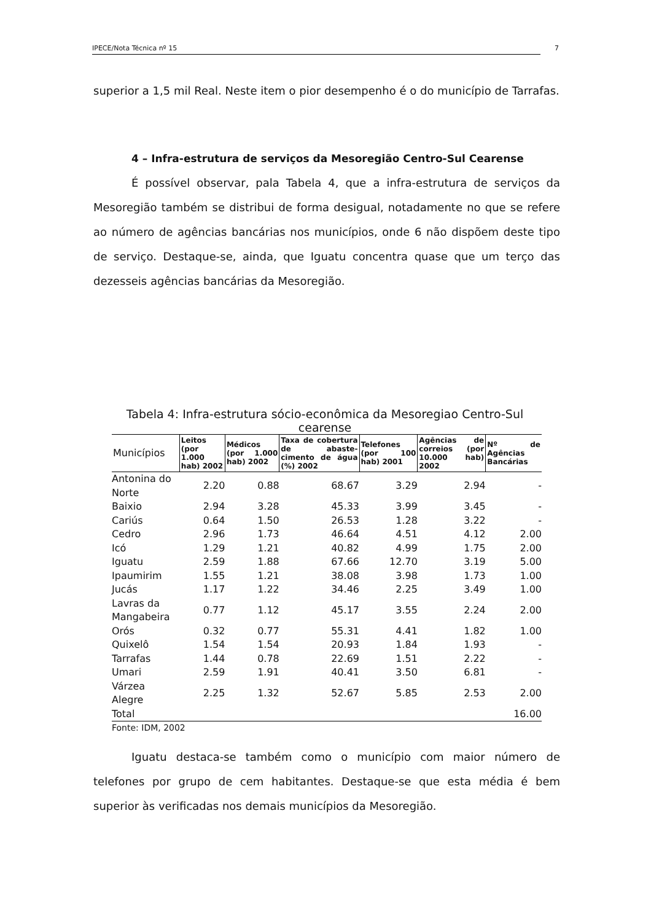IPECE/Nota Técnica nº 15 7
superior a 1,5 mil Real. Neste item o pior desempenho é o do município de Tarrafas.
4 – Infra-estrutura de serviços da Mesoregião Centro-Sul Cearense
É possível observar, pala Tabela 4, que a infra-estrutura de serviços da Mesoregião também se distribui de forma desigual, notadamente no que se refere ao número de agências bancárias nos municípios, onde 6 não dispõem deste tipo de serviço. Destaque-se, ainda, que Iguatu concentra quase que um terço das dezesseis agências bancárias da Mesoregião.
Tabela 4: Infra-estrutura sócio-econômica da Mesoregiao Centro-Sul cearense
| Municípios | Leitos (por 1.000 hab) 2002 | Médicos (por 1.000 hab) 2002 | Taxa de cobertura de abaste-cimento de água (%) 2002 | Telefones (por 100 hab) 2001 | Agências de correios (por 10.000 hab) 2002 | Nº de Agências Bancárias |
| --- | --- | --- | --- | --- | --- | --- |
| Antonina do Norte | 2.20 | 0.88 | 68.67 | 3.29 | 2.94 | - |
| Baixio | 2.94 | 3.28 | 45.33 | 3.99 | 3.45 | - |
| Cariús | 0.64 | 1.50 | 26.53 | 1.28 | 3.22 | - |
| Cedro | 2.96 | 1.73 | 46.64 | 4.51 | 4.12 | 2.00 |
| Icó | 1.29 | 1.21 | 40.82 | 4.99 | 1.75 | 2.00 |
| Iguatu | 2.59 | 1.88 | 67.66 | 12.70 | 3.19 | 5.00 |
| Ipaumirim | 1.55 | 1.21 | 38.08 | 3.98 | 1.73 | 1.00 |
| Jucás | 1.17 | 1.22 | 34.46 | 2.25 | 3.49 | 1.00 |
| Lavras da Mangabeira | 0.77 | 1.12 | 45.17 | 3.55 | 2.24 | 2.00 |
| Orós | 0.32 | 0.77 | 55.31 | 4.41 | 1.82 | 1.00 |
| Quixelô | 1.54 | 1.54 | 20.93 | 1.84 | 1.93 | - |
| Tarrafas | 1.44 | 0.78 | 22.69 | 1.51 | 2.22 | - |
| Umari | 2.59 | 1.91 | 40.41 | 3.50 | 6.81 | - |
| Várzea Alegre | 2.25 | 1.32 | 52.67 | 5.85 | 2.53 | 2.00 |
| Total | | | | | | 16.00 |
Fonte: IDM, 2002
Iguatu destaca-se também como o município com maior número de telefones por grupo de cem habitantes. Destaque-se que esta média é bem superior às verificadas nos demais municípios da Mesoregião.